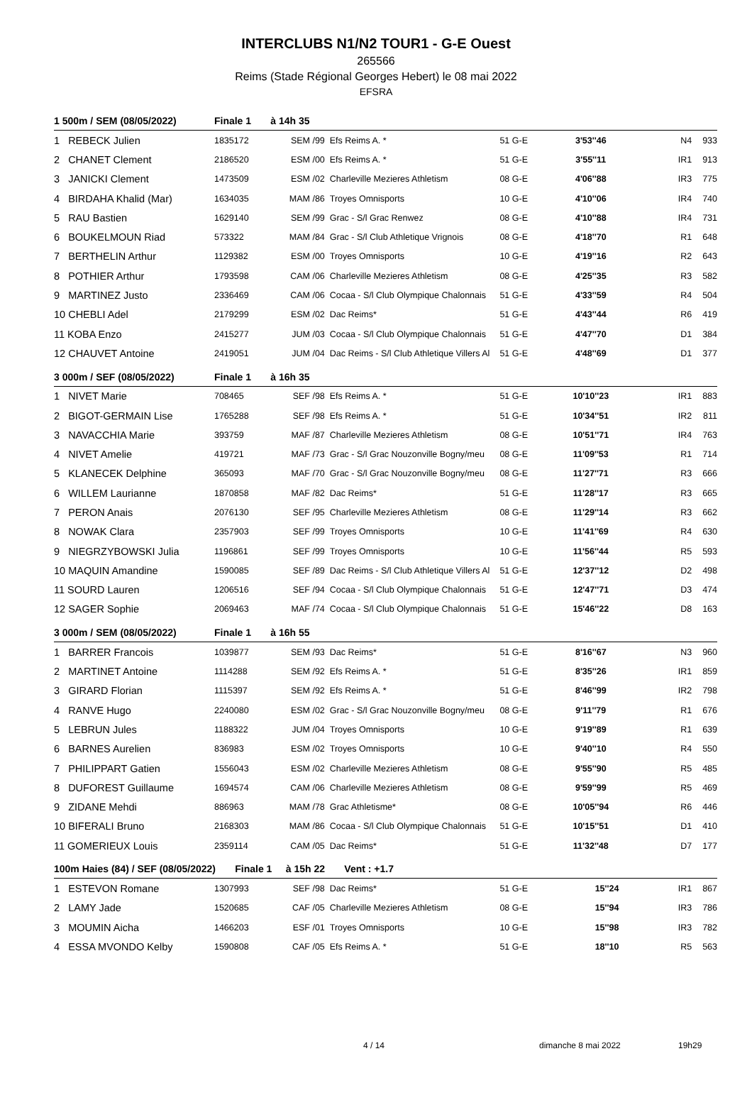INTERCLUBS N1/N2 TOUR1 - G-E Ouest
265566
Reims (Stade Régional Georges Hebert) le 08 mai 2022
EFSRA
| 1 500m / SEM (08/05/2022) | Finale 1 à 14h 35 | | | | | | |
| 1 REBECK Julien | 1835172 | SEM /99 | Efs Reims A. * | 51 G-E | 3'53''46 | N4 | 933 |
| 2 CHANET Clement | 2186520 | ESM /00 | Efs Reims A. * | 51 G-E | 3'55''11 | IR1 | 913 |
| 3 JANICKI Clement | 1473509 | ESM /02 | Charleville Mezieres Athletism | 08 G-E | 4'06''88 | IR3 | 775 |
| 4 BIRDAHA Khalid (Mar) | 1634035 | MAM /86 | Troyes Omnisports | 10 G-E | 4'10''06 | IR4 | 740 |
| 5 RAU Bastien | 1629140 | SEM /99 | Grac - S/l Grac Renwez | 08 G-E | 4'10''88 | IR4 | 731 |
| 6 BOUKELMOUN Riad | 573322 | MAM /84 | Grac - S/l Club Athletique Vrignois | 08 G-E | 4'18''70 | R1 | 648 |
| 7 BERTHELIN Arthur | 1129382 | ESM /00 | Troyes Omnisports | 10 G-E | 4'19''16 | R2 | 643 |
| 8 POTHIER Arthur | 1793598 | CAM /06 | Charleville Mezieres Athletism | 08 G-E | 4'25''35 | R3 | 582 |
| 9 MARTINEZ Justo | 2336469 | CAM /06 | Cocaa - S/l Club Olympique Chalonnais | 51 G-E | 4'33''59 | R4 | 504 |
| 10 CHEBLI Adel | 2179299 | ESM /02 | Dac Reims* | 51 G-E | 4'43''44 | R6 | 419 |
| 11 KOBA Enzo | 2415277 | JUM /03 | Cocaa - S/l Club Olympique Chalonnais | 51 G-E | 4'47''70 | D1 | 384 |
| 12 CHAUVET Antoine | 2419051 | JUM /04 | Dac Reims - S/l Club Athletique Villers Al | 51 G-E | 4'48''69 | D1 | 377 |
| 3 000m / SEF (08/05/2022) | Finale 1 à 16h 35 | | | | | | |
| 1 NIVET Marie | 708465 | SEF /98 | Efs Reims A. * | 51 G-E | 10'10''23 | IR1 | 883 |
| 2 BIGOT-GERMAIN Lise | 1765288 | SEF /98 | Efs Reims A. * | 51 G-E | 10'34''51 | IR2 | 811 |
| 3 NAVACCHIA Marie | 393759 | MAF /87 | Charleville Mezieres Athletism | 08 G-E | 10'51''71 | IR4 | 763 |
| 4 NIVET Amelie | 419721 | MAF /73 | Grac - S/l Grac Nouzonville Bogny/meu | 08 G-E | 11'09''53 | R1 | 714 |
| 5 KLANECEK Delphine | 365093 | MAF /70 | Grac - S/l Grac Nouzonville Bogny/meu | 08 G-E | 11'27''71 | R3 | 666 |
| 6 WILLEM Laurianne | 1870858 | MAF /82 | Dac Reims* | 51 G-E | 11'28''17 | R3 | 665 |
| 7 PERON Anais | 2076130 | SEF /95 | Charleville Mezieres Athletism | 08 G-E | 11'29''14 | R3 | 662 |
| 8 NOWAK Clara | 2357903 | SEF /99 | Troyes Omnisports | 10 G-E | 11'41''69 | R4 | 630 |
| 9 NIEGRZYBOWSKI Julia | 1196861 | SEF /99 | Troyes Omnisports | 10 G-E | 11'56''44 | R5 | 593 |
| 10 MAQUIN Amandine | 1590085 | SEF /89 | Dac Reims - S/l Club Athletique Villers Al | 51 G-E | 12'37''12 | D2 | 498 |
| 11 SOURD Lauren | 1206516 | SEF /94 | Cocaa - S/l Club Olympique Chalonnais | 51 G-E | 12'47''71 | D3 | 474 |
| 12 SAGER Sophie | 2069463 | MAF /74 | Cocaa - S/l Club Olympique Chalonnais | 51 G-E | 15'46''22 | D8 | 163 |
| 3 000m / SEM (08/05/2022) | Finale 1 à 16h 55 | | | | | | |
| 1 BARRER Francois | 1039877 | SEM /93 | Dac Reims* | 51 G-E | 8'16''67 | N3 | 960 |
| 2 MARTINET Antoine | 1114288 | SEM /92 | Efs Reims A. * | 51 G-E | 8'35''26 | IR1 | 859 |
| 3 GIRARD Florian | 1115397 | SEM /92 | Efs Reims A. * | 51 G-E | 8'46''99 | IR2 | 798 |
| 4 RANVE Hugo | 2240080 | ESM /02 | Grac - S/l Grac Nouzonville Bogny/meu | 08 G-E | 9'11''79 | R1 | 676 |
| 5 LEBRUN Jules | 1188322 | JUM /04 | Troyes Omnisports | 10 G-E | 9'19''89 | R1 | 639 |
| 6 BARNES Aurelien | 836983 | ESM /02 | Troyes Omnisports | 10 G-E | 9'40''10 | R4 | 550 |
| 7 PHILIPPART Gatien | 1556043 | ESM /02 | Charleville Mezieres Athletism | 08 G-E | 9'55''90 | R5 | 485 |
| 8 DUFOREST Guillaume | 1694574 | CAM /06 | Charleville Mezieres Athletism | 08 G-E | 9'59''99 | R5 | 469 |
| 9 ZIDANE Mehdi | 886963 | MAM /78 | Grac Athletisme* | 08 G-E | 10'05''94 | R6 | 446 |
| 10 BIFERALI Bruno | 2168303 | MAM /86 | Cocaa - S/l Club Olympique Chalonnais | 51 G-E | 10'15''51 | D1 | 410 |
| 11 GOMERIEUX Louis | 2359114 | CAM /05 | Dac Reims* | 51 G-E | 11'32''48 | D7 | 177 |
| 100m Haies (84) / SEF (08/05/2022) Finale 1 | | à 15h 22 Vent : +1.7 | | | | | |
| 1 ESTEVON Romane | 1307993 | SEF /98 | Dac Reims* | 51 G-E | 15''24 | IR1 | 867 |
| 2 LAMY Jade | 1520685 | CAF /05 | Charleville Mezieres Athletism | 08 G-E | 15''94 | IR3 | 786 |
| 3 MOUMIN Aicha | 1466203 | ESF /01 | Troyes Omnisports | 10 G-E | 15''98 | IR3 | 782 |
| 4 ESSA MVONDO Kelby | 1590808 | CAF /05 | Efs Reims A. * | 51 G-E | 18''10 | R5 | 563 |
4 / 14 dimanche 8 mai 2022 19h29